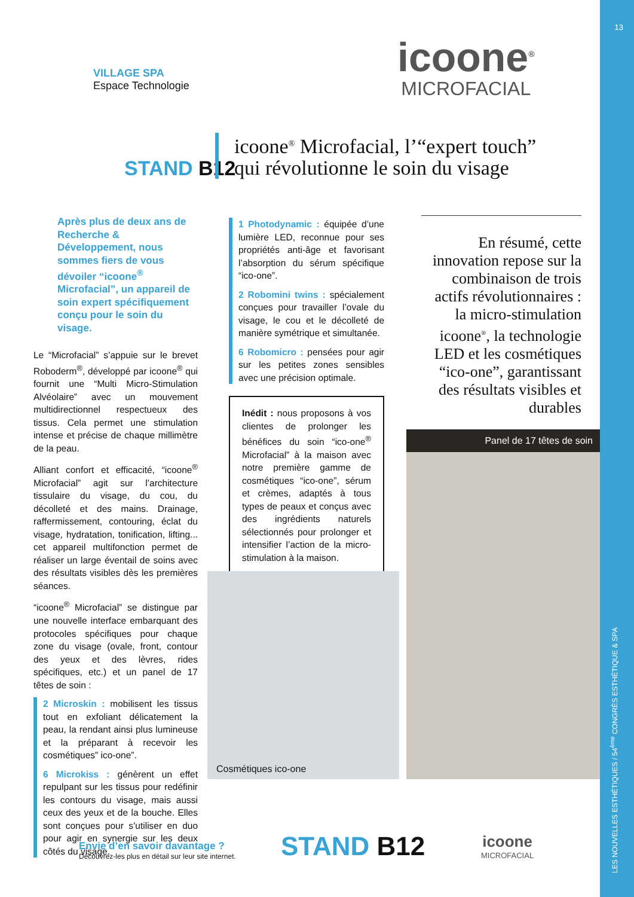13
VILLAGE SPA
Espace Technologie
icoone<sup>®</sup>
MICROFACIAL
STAND B12
icoone<sup>®</sup> Microfacial, l’“expert touch”
qui révolutionne le soin du visage
Après plus de deux ans de Recherche & Développement, nous sommes fiers de vous dévoiler “icoone<sup>®</sup> Microfacial”, un appareil de soin expert spécifiquement conçu pour le soin du visage.
Le “Microfacial” s’appuie sur le brevet Roboderm<sup>®</sup>, développé par icoone<sup>®</sup> qui fournit une “Multi Micro-Stimulation Alvéolaire” avec un mouvement multidirectionnel respectueux des tissus. Cela permet une stimulation intense et précise de chaque millimètre de la peau.
Alliant confort et efficacité, “icoone<sup>®</sup> Microfacial” agit sur l’architecture tissulaire du visage, du cou, du décolleté et des mains. Drainage, raffermissement, contouring, éclat du visage, hydratation, tonification, lifting... cet appareil multifonction permet de réaliser un large éventail de soins avec des résultats visibles dès les premières séances.
“icoone<sup>®</sup> Microfacial” se distingue par une nouvelle interface embarquant des protocoles spécifiques pour chaque zone du visage (ovale, front, contour des yeux et des lèvres, rides spécifiques, etc.) et un panel de 17 têtes de soin :
2 Microskin : mobilisent les tissus tout en exfoliant délicatement la peau, la rendant ainsi plus lumineuse et la préparant à recevoir les cosmétiques” ico-one”.
6 Microkiss : génèrent un effet repulpant sur les tissus pour redéfinir les contours du visage, mais aussi ceux des yeux et de la bouche. Elles sont conçues pour s’utiliser en duo pour agir en synergie sur les deux côtés du visage.
1 Photodynamic : équipée d’une lumière LED, reconnue pour ses propriétés anti-âge et favorisant l’absorption du sérum spécifique “ico-one”.
2 Robomini twins : spécialement conçues pour travailler l’ovale du visage, le cou et le décolleté de manière symétrique et simultanée.
6 Robomicro : pensées pour agir sur les petites zones sensibles avec une précision optimale.
Inédit : nous proposons à vos clientes de prolonger les bénéfices du soin “ico-one<sup>®</sup> Microfacial” à la maison avec notre première gamme de cosmétiques “ico-one”, sérum et crèmes, adaptés à tous types de peaux et conçus avec des ingrédients naturels sélectionnés pour prolonger et intensifier l’action de la micro-stimulation à la maison.
En résumé, cette innovation repose sur la combinaison de trois actifs révolutionnaires : la micro-stimulation icoone<sup>®</sup>, la technologie LED et les cosmétiques “ico-one”, garantissant des résultats visibles et durables
Cosmétiques ico-one
Panel de 17 têtes de soin
Envie d’en savoir davantage ?
Découvrez-les plus en détail sur leur site internet.
STAND B12
icoone
MICROFACIAL
LES NOUVELLES ESTHÉTIQUES / 54<sup>ème</sup> CONGRÈS ESTHÉTIQUE & SPA